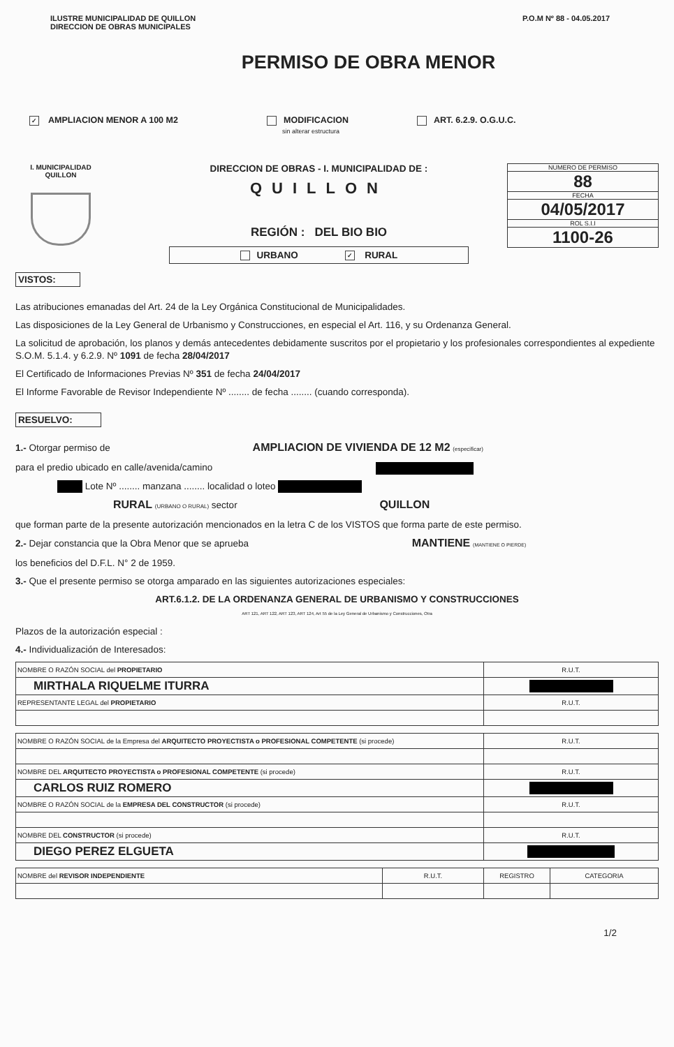ILUSTRE MUNICIPALIDAD DE QUILLON
DIRECCION DE OBRAS MUNICIPALES
P.O.M Nº 88 - 04.05.2017
PERMISO DE OBRA MENOR
✓ AMPLIACION MENOR A 100 M2 MODIFICACION
sin alterar estructura
ART. 6.2.9. O.G.U.C.
I. MUNICIPALIDAD QUILLON
DIRECCION DE OBRAS - I. MUNICIPALIDAD DE :
QUILLON
REGIÓN : DEL BIO BIO
URBANO ✓ RURAL
NUMERO DE PERMISO
88
FECHA
04/05/2017
ROL S.I.I
1100-26
VISTOS:
Las atribuciones emanadas del Art. 24 de la Ley Orgánica Constitucional de Municipalidades.
Las disposiciones de la Ley General de Urbanismo y Construcciones, en especial el Art. 116, y su Ordenanza General.
La solicitud de aprobación, los planos y demás antecedentes debidamente suscritos por el propietario y los profesionales correspondientes al expediente S.O.M. 5.1.4. y 6.2.9. Nº 1091 de fecha 28/04/2017
El Certificado de Informaciones Previas Nº 351 de fecha 24/04/2017
El Informe Favorable de Revisor Independiente Nº ........ de fecha ........ (cuando corresponda).
RESUELVO:
1.- Otorgar permiso de AMPLIACION DE VIVIENDA DE 12 M2 (especificar)
para el predio ubicado en calle/avenida/camino
Lote Nº ........ manzana ........ localidad o loteo
RURAL (URBANO O RURAL) sector QUILLON
que forman parte de la presente autorización mencionados en la letra C de los VISTOS que forma parte de este permiso.
2.- Dejar constancia que la Obra Menor que se aprueba MANTIENE (MANTIENE O PIERDE)
los beneficios del D.F.L. N° 2 de 1959.
3.- Que el presente permiso se otorga amparado en las siguientes autorizaciones especiales:
ART.6.1.2. DE LA ORDENANZA GENERAL DE URBANISMO Y CONSTRUCCIONES
ART 121, ART 122, ART 123, ART 124, Art 55 de la Ley General de Urbanismo y Construcciones, Otra
Plazos de la autorización especial :
4.- Individualización de Interesados:
| NOMBRE O RAZÓN SOCIAL del PROPIETARIO | R.U.T. |
| MIRTHALA RIQUELME ITURRA | |
| REPRESENTANTE LEGAL del PROPIETARIO | R.U.T. |
| NOMBRE O RAZÓN SOCIAL de la Empresa del ARQUITECTO PROYECTISTA o PROFESIONAL COMPETENTE (si procede) | R.U.T. |
| NOMBRE DEL ARQUITECTO PROYECTISTA o PROFESIONAL COMPETENTE (si procede) | R.U.T. |
| CARLOS RUIZ ROMERO | |
| NOMBRE O RAZÓN SOCIAL de la EMPRESA DEL CONSTRUCTOR (si procede) | R.U.T. |
| NOMBRE DEL CONSTRUCTOR (si procede) | R.U.T. |
| DIEGO PEREZ ELGUETA | |
| NOMBRE del REVISOR INDEPENDIENTE | R.U.T. | REGISTRO | CATEGORIA |
1/2